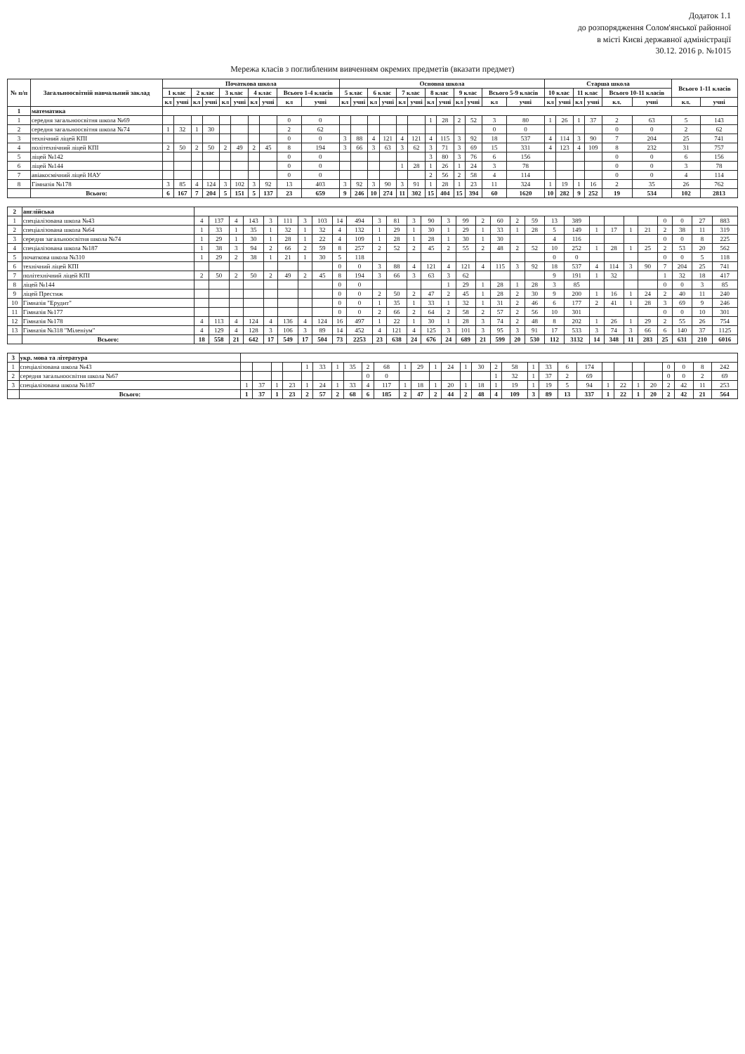Додаток 1.1
до розпорядження Солом'янської районної
в місті Києві державної адміністрації
30.12. 2016 р. №1015
Мережа класів з поглибленим вивченням окремих предметів (вказати предмет)
| № п/п | Загальноосвітній навчальний заклад | Початкова школа | | | | | | | | | | Основна школа | | | | | | | | | | | | Старша школа | | | | | | Всього 1-11 класів | |
| --- | --- | --- | --- | --- | --- | --- | --- | --- | --- | --- | --- | --- | --- | --- | --- | --- | --- | --- | --- | --- | --- | --- | --- | --- | --- | --- | --- | --- | --- | --- | --- |
| | | 1 клас | | 2 клас | | 3 клас | | 4 клас | | Всього 1-4 класів | | 5 клас | | 6 клас | | 7 клас | | 8 клас | | 9 клас | | Всього 5-9 класів | | 10 клас | | 11 клас | | Всього 10-11 класів | | | |
| | | кл | учні | кл | учні | кл | учні | кл | учні | кл | учні | кл | учні | кл | учні | кл | учні | кл | учні | кл | учні | кл | учні | кл | учні | кл | учні | кл. | учні | кл. | учні |
| 1 | математика | | | | | | | | | | | | | | | | | | | | | | | | | | | | | | |
| 1 | середня загальноосвітня школа №69 | | | | | | | | | 0 | 0 | | | | | | | 1 | 28 | 2 | 52 | 3 | 80 | 1 | 26 | 1 | 37 | 2 | 63 | 5 | 143 |
| 2 | середня загальноосвітня школа №74 | 1 | 32 | 1 | 30 | | | | | 2 | 62 | | | | | | | | | | | 0 | 0 | | | | | 0 | 0 | 2 | 62 |
| 3 | технічний ліцей КПІ | | | | | | | | | 0 | 0 | 3 | 88 | 4 | 121 | 4 | 121 | 4 | 115 | 3 | 92 | 18 | 537 | 4 | 114 | 3 | 90 | 7 | 204 | 25 | 741 |
| 4 | політехнічний ліцей КПІ | 2 | 50 | 2 | 50 | 2 | 49 | 2 | 45 | 8 | 194 | 3 | 66 | 3 | 63 | 3 | 62 | 3 | 71 | 3 | 69 | 15 | 331 | 4 | 123 | 4 | 109 | 8 | 232 | 31 | 757 |
| 5 | ліцей №142 | | | | | | | | | 0 | 0 | | | | | | | 3 | 80 | 3 | 76 | 6 | 156 | | | | | 0 | 0 | 6 | 156 |
| 6 | ліцей №144 | | | | | | | | | 0 | 0 | | | | | 1 | 28 | 1 | 26 | 1 | 24 | 3 | 78 | | | | | 0 | 0 | 3 | 78 |
| 7 | авіакосмічний ліцей НАУ | | | | | | | | | 0 | 0 | | | | | | | 2 | 56 | 2 | 58 | 4 | 114 | | | | | 0 | 0 | 4 | 114 |
| 8 | Гімназія №178 | 3 | 85 | 4 | 124 | 3 | 102 | 3 | 92 | 13 | 403 | 3 | 92 | 3 | 90 | 3 | 91 | 1 | 28 | 1 | 23 | 11 | 324 | 1 | 19 | 1 | 16 | 2 | 35 | 26 | 762 |
| | Всього: | 6 | 167 | 7 | 204 | 5 | 151 | 5 | 137 | 23 | 659 | 9 | 246 | 10 | 274 | 11 | 302 | 15 | 404 | 15 | 394 | 60 | 1620 | 10 | 282 | 9 | 252 | 19 | 534 | 102 | 2813 |
| 2 | англійська | | | | | | | | | | | | | | | | | | | | | | | | | | | | | | |
| 1 | спеціалізована школа №43 | 4 | 137 | 4 | 143 | 3 | 111 | 3 | 103 | 14 | 494 | 3 | 81 | 3 | 90 | 3 | 99 | 2 | 60 | 2 | 59 | 13 | 389 | | | | | 0 | 0 | 27 | 883 |
| 2 | спеціалізована школа №64 | 1 | 33 | 1 | 35 | 1 | 32 | 1 | 32 | 4 | 132 | 1 | 29 | 1 | 30 | 1 | 29 | 1 | 33 | 1 | 28 | 5 | 149 | 1 | 17 | 1 | 21 | 2 | 38 | 11 | 319 |
| 3 | середня загальноосвітня школа №74 | 1 | 29 | 1 | 30 | 1 | 28 | 1 | 22 | 4 | 109 | 1 | 28 | 1 | 28 | 1 | 30 | 1 | 30 | | | 4 | 116 | | | | | 0 | 0 | 8 | 225 |
| 4 | спеціалізована школа №187 | 1 | 38 | 3 | 94 | 2 | 66 | 2 | 59 | 8 | 257 | 2 | 52 | 2 | 45 | 2 | 55 | 2 | 48 | 2 | 52 | 10 | 252 | 1 | 28 | 1 | 25 | 2 | 53 | 20 | 562 |
| 5 | початкова школа №310 | 1 | 29 | 2 | 38 | 1 | 21 | 1 | 30 | 5 | 118 | | | | | | | | | | | 0 | 0 | | | | | 0 | 0 | 5 | 118 |
| 6 | технічний ліцей КПІ | | | | | | | | | 0 | 0 | 3 | 88 | 4 | 121 | 4 | 121 | 4 | 115 | 3 | 92 | 18 | 537 | 4 | 114 | 3 | 90 | 7 | 204 | 25 | 741 |
| 7 | політехнічний ліцей КПІ | 2 | 50 | 2 | 50 | 2 | 49 | 2 | 45 | 8 | 194 | 3 | 66 | 3 | 63 | 3 | 62 | | | | | 9 | 191 | 1 | 32 | | | 1 | 32 | 18 | 417 |
| 8 | ліцей №144 | | | | | | | | | 0 | 0 | | | | | 1 | 29 | 1 | 28 | 1 | 28 | 3 | 85 | | | | | 0 | 0 | 3 | 85 |
| 9 | ліцей Престиж | | | | | | | | | 0 | 0 | 2 | 50 | 2 | 47 | 2 | 45 | 1 | 28 | 2 | 30 | 9 | 200 | 1 | 16 | 1 | 24 | 2 | 40 | 11 | 240 |
| 10 | Гімназія "Ерудит" | | | | | | | | | 0 | 0 | 1 | 35 | 1 | 33 | 1 | 32 | 1 | 31 | 2 | 46 | 6 | 177 | 2 | 41 | 1 | 28 | 3 | 69 | 9 | 246 |
| 11 | Гімназія №177 | | | | | | | | | 0 | 0 | 2 | 66 | 2 | 64 | 2 | 58 | 2 | 57 | 2 | 56 | 10 | 301 | | | | | 0 | 0 | 10 | 301 |
| 12 | Гімназія №178 | 4 | 113 | 4 | 124 | 4 | 136 | 4 | 124 | 16 | 497 | 1 | 22 | 1 | 30 | 1 | 28 | 3 | 74 | 2 | 48 | 8 | 202 | 1 | 26 | 1 | 29 | 2 | 55 | 26 | 754 |
| 13 | Гімназія №318 "Міленіум" | 4 | 129 | 4 | 128 | 3 | 106 | 3 | 89 | 14 | 452 | 4 | 121 | 4 | 125 | 3 | 101 | 3 | 95 | 3 | 91 | 17 | 533 | 3 | 74 | 3 | 66 | 6 | 140 | 37 | 1125 |
| | Всього: | 18 | 558 | 21 | 642 | 17 | 549 | 17 | 504 | 73 | 2253 | 23 | 638 | 24 | 676 | 24 | 689 | 21 | 599 | 20 | 530 | 112 | 3132 | 14 | 348 | 11 | 283 | 25 | 631 | 210 | 6016 |
| 3 | укр. мова та література | | | | | | | | | | | | | | | | | | | | | | | | | | | | | | |
| 1 | спеціалізована школа №43 | | | | | 1 | 33 | 1 | 35 | 2 | 68 | 1 | 29 | 1 | 24 | 1 | 30 | 2 | 58 | 1 | 33 | 6 | 174 | | | | | 0 | 0 | 8 | 242 |
| 2 | середня загальноосвітня школа №67 | | | | | | | | | 0 | 0 | | | | | | | 1 | 32 | 1 | 37 | 2 | 69 | | | | | 0 | 0 | 2 | 69 |
| 3 | спеціалізована школа №187 | 1 | 37 | 1 | 23 | 1 | 24 | 1 | 33 | 4 | 117 | 1 | 18 | 1 | 20 | 1 | 18 | 1 | 19 | 1 | 19 | 5 | 94 | 1 | 22 | 1 | 20 | 2 | 42 | 11 | 253 |
| | Всього: | 1 | 37 | 1 | 23 | 2 | 57 | 2 | 68 | 6 | 185 | 2 | 47 | 2 | 44 | 2 | 48 | 4 | 109 | 3 | 89 | 13 | 337 | 1 | 22 | 1 | 20 | 2 | 42 | 21 | 564 |